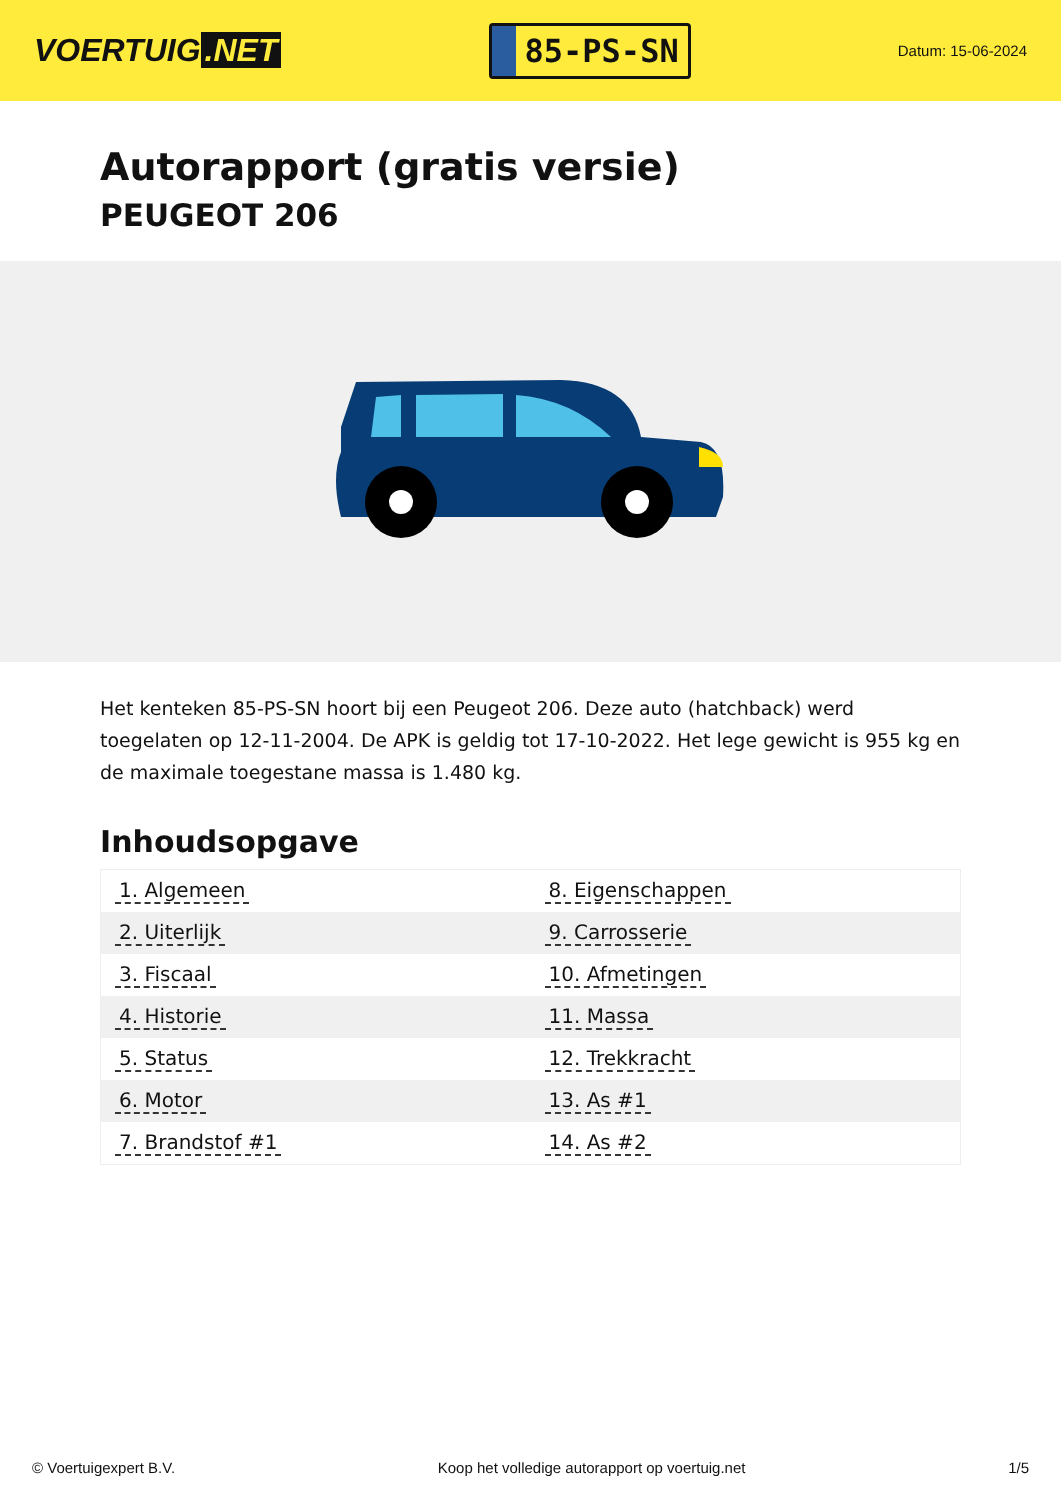VOERTUIG.NET
85-PS-SN
Datum: 15-06-2024
Autorapport (gratis versie)
PEUGEOT 206
Het kenteken 85-PS-SN hoort bij een Peugeot 206. Deze auto (hatchback) werd toegelaten op 12-11-2004. De APK is geldig tot 17-10-2022. Het lege gewicht is 955 kg en de maximale toegestane massa is 1.480 kg.
Inhoudsopgave
| 1. Algemeen | 8. Eigenschappen |
| 2. Uiterlijk | 9. Carrosserie |
| 3. Fiscaal | 10. Afmetingen |
| 4. Historie | 11. Massa |
| 5. Status | 12. Trekkracht |
| 6. Motor | 13. As #1 |
| 7. Brandstof #1 | 14. As #2 |
© Voertuigexpert B.V. Koop het volledige autorapport op voertuig.net
1/5